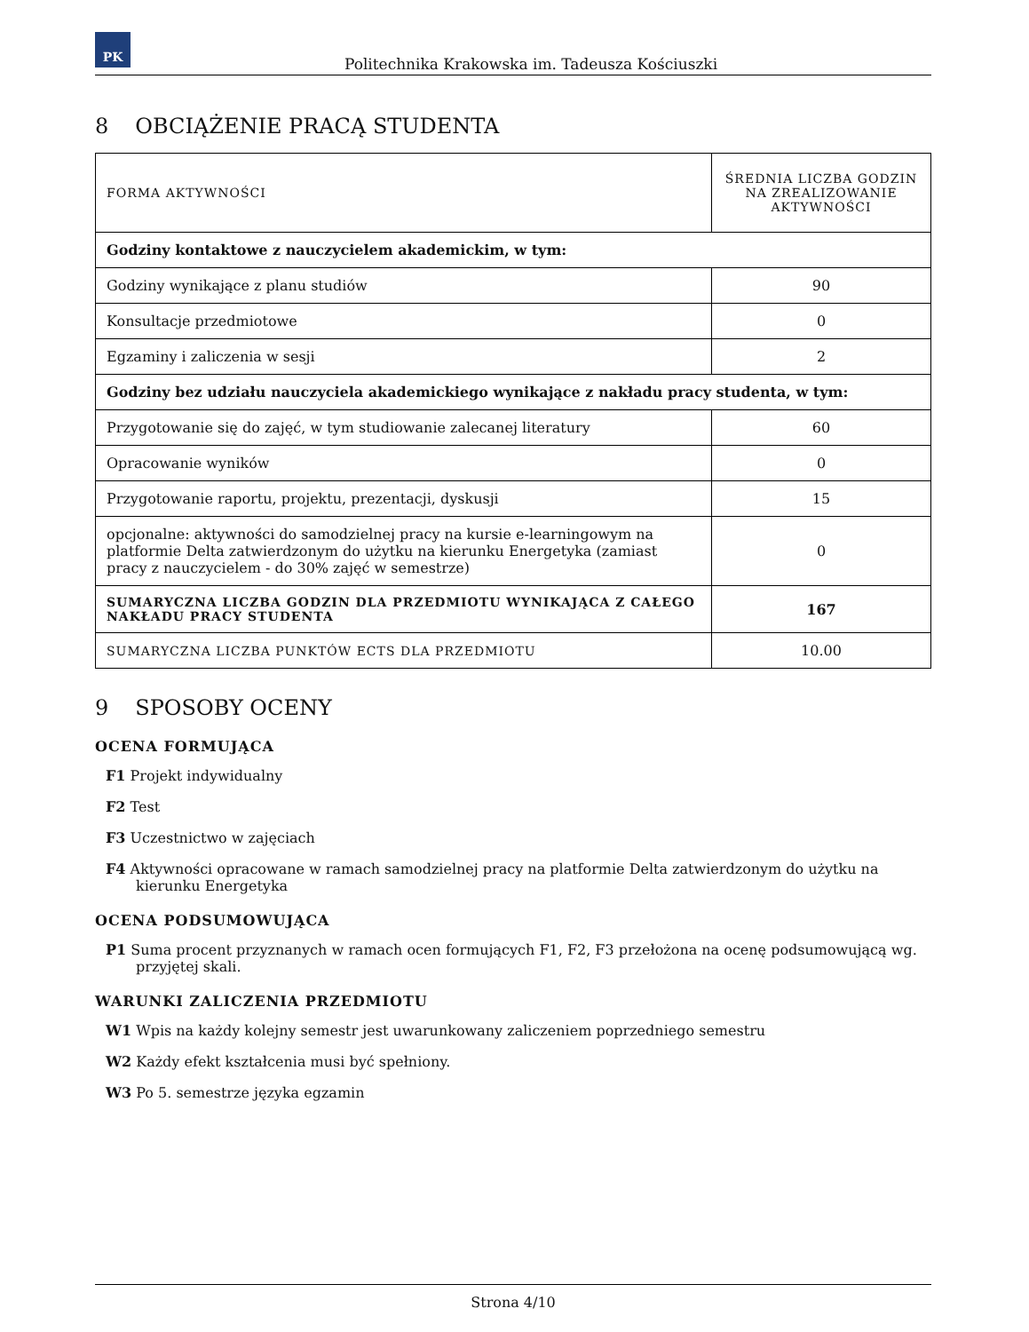PK
Politechnika Krakowska im. Tadeusza Kościuszki
8 OBCIĄŻENIE PRACĄ STUDENTA
| FORMA AKTYWNOŚCI | ŚREDNIA LICZBA GODZIN NA ZREALIZOWANIE AKTYWNOŚCI |
| --- | --- |
| Godziny kontaktowe z nauczycielem akademickim, w tym: | |
| Godziny wynikające z planu studiów | 90 |
| Konsultacje przedmiotowe | 0 |
| Egzaminy i zaliczenia w sesji | 2 |
| Godziny bez udziału nauczyciela akademickiego wynikające z nakładu pracy studenta, w tym: | |
| Przygotowanie się do zajęć, w tym studiowanie zalecanej literatury | 60 |
| Opracowanie wyników | 0 |
| Przygotowanie raportu, projektu, prezentacji, dyskusji | 15 |
| opcjonalne: aktywności do samodzielnej pracy na kursie e-learningowym na platformie Delta zatwierdzonym do użytku na kierunku Energetyka (zamiast pracy z nauczycielem - do 30% zajęć w semestrze) | 0 |
| SUMARYCZNA LICZBA GODZIN DLA PRZEDMIOTU WYNIKAJĄCA Z CAŁEGO NAKŁADU PRACY STUDENTA | 167 |
| SUMARYCZNA LICZBA PUNKTÓW ECTS DLA PRZEDMIOTU | 10.00 |
9 SPOSOBY OCENY
OCENA FORMUJĄCA
F1 Projekt indywidualny
F2 Test
F3 Uczestnictwo w zajęciach
F4 Aktywności opracowane w ramach samodzielnej pracy na platformie Delta zatwierdzonym do użytku na kierunku Energetyka
OCENA PODSUMOWUJĄCA
P1 Suma procent przyznanych w ramach ocen formujących F1, F2, F3 przełożona na ocenę podsumowującą wg. przyjętej skali.
WARUNKI ZALICZENIA PRZEDMIOTU
W1 Wpis na każdy kolejny semestr jest uwarunkowany zaliczeniem poprzedniego semestru
W2 Każdy efekt kształcenia musi być spełniony.
W3 Po 5. semestrze języka egzamin
Strona 4/10